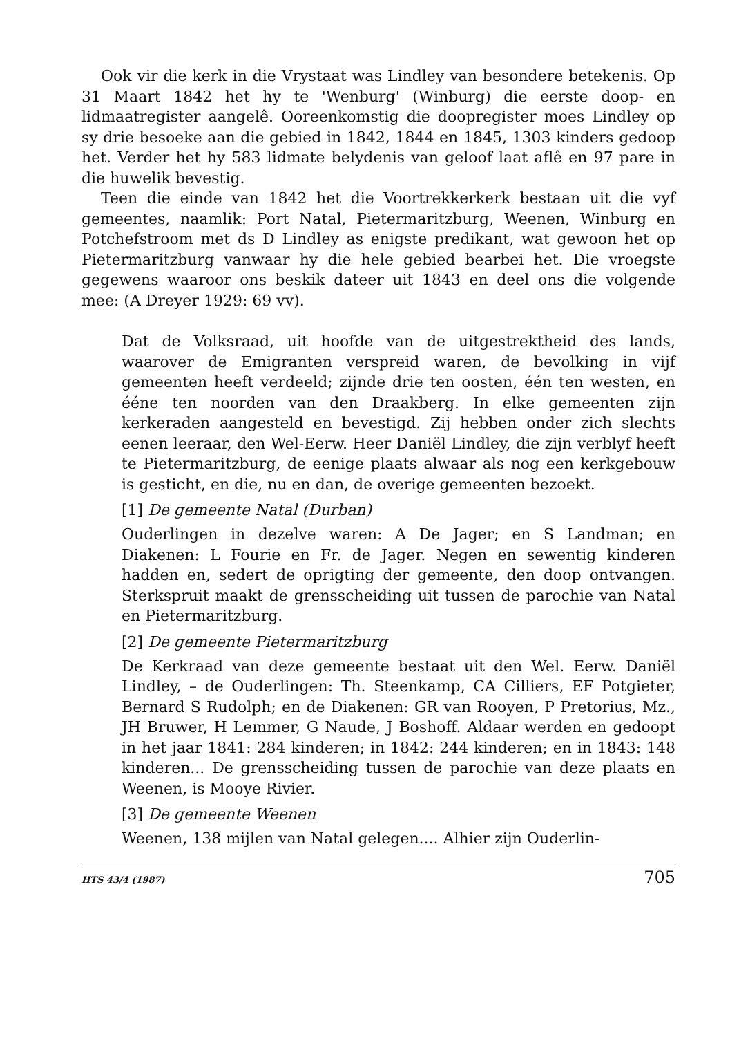Ook vir die kerk in die Vrystaat was Lindley van besondere beteke­nis. Op 31 Maart 1842 het hy te 'Wenburg' (Winburg) die eerste doop- en lidmaatregister aangelê. Ooreenkomstig die doopregister moes Lindley op sy drie besoeke aan die gebied in 1842, 1844 en 1845, 1303 kinders gedoop het. Verder het hy 583 lidmate belydenis van geloof laat aflê en 97 pare in die huwelik bevestig.
Teen die einde van 1842 het die Voortrekkerkerk bestaan uit die vyf gemeentes, naamlik: Port Natal, Pietermaritzburg, Weenen, Winburg en Potchefstroom met ds D Lindley as enigste predikant, wat gewoon het op Pietermaritzburg vanwaar hy die hele gebied bearbei het. Die vroegste gegewens waaroor ons beskik dateer uit 1843 en deel ons die volgende mee: (A Dreyer 1929: 69 vv).
Dat de Volksraad, uit hoofde van de uitgestrektheid des lands, waarover de Emigranten verspreid waren, de bevolking in vijf gemeenten heeft verdeeld; zijnde drie ten oosten, één ten westen, en ééne ten noorden van den Draakberg. In elke gemeenten zijn kerkeraden aangesteld en bevestigd. Zij hebben onder zich slechts eenen leeraar, den Wel-Eerw. Heer Daniël Lindley, die zijn verblyf heeft te Pietermaritzburg, de eenige plaats alwaar als nog een kerkgebouw is gesticht, en die, nu en dan, de overige ge­meenten bezoekt.
[1] De gemeente Natal (Durban)
Ouderlingen in dezelve waren: A De Jager; en S Landman; en Diakenen: L Fourie en Fr. de Jager. Negen en sewentig kinderen hadden en, sedert de oprigting der gemeente, den doop ontvan­gen. Sterkspruit maakt de grensscheiding uit tussen de parochie van Natal en Pietermaritzburg.
[2] De gemeente Pietermaritzburg
De Kerkraad van deze gemeente bestaat uit den Wel. Eerw. Daniël Lindley, – de Ouderlingen: Th. Steenkamp, CA Cilliers, EF Pot­gieter, Bernard S Rudolph; en de Diakenen: GR van Rooyen, P Pretorius, Mz., JH Bruwer, H Lemmer, G Naude, J Boshoff. Aldaar werden en gedoopt in het jaar 1841: 284 kinderen; in 1842: 244 kinderen; en in 1843: 148 kinderen... De grensscheiding tussen de parochie van deze plaats en Weenen, is Mooye Rivier.
[3] De gemeente Weenen
Weenen, 138 mijlen van Natal gelegen.... Alhier zijn Ouderlin-
HTS 43/4 (1987) 705